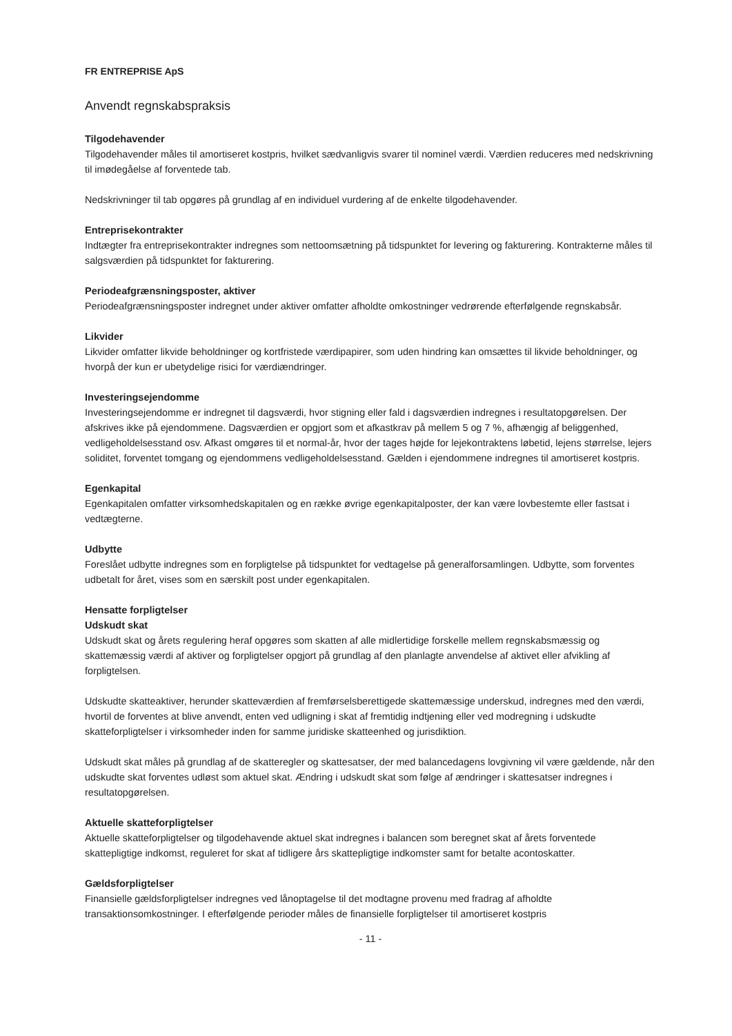FR ENTREPRISE ApS
Anvendt regnskabspraksis
Tilgodehavender
Tilgodehavender måles til amortiseret kostpris, hvilket sædvanligvis svarer til nominel værdi. Værdien reduceres med nedskrivning til imødegåelse af forventede tab.
Nedskrivninger til tab opgøres på grundlag af en individuel vurdering af de enkelte tilgodehavender.
Entreprisekontrakter
Indtægter fra entreprisekontrakter indregnes som nettoomsætning på tidspunktet for levering og fakturering. Kontrakterne måles til salgsværdien på tidspunktet for fakturering.
Periodeafgrænsningsposter, aktiver
Periodeafgrænsningsposter indregnet under aktiver omfatter afholdte omkostninger vedrørende efterfølgende regnskabsår.
Likvider
Likvider omfatter likvide beholdninger og kortfristede værdipapirer, som uden hindring kan omsættes til likvide beholdninger, og hvorpå der kun er ubetydelige risici for værdiændringer.
Investeringsejendomme
Investeringsejendomme er indregnet til dagsværdi, hvor stigning eller fald i dagsværdien indregnes i resultatopgørelsen. Der afskrives ikke på ejendommene. Dagsværdien er opgjort som et afkastkrav på mellem 5 og 7 %, afhængig af beliggenhed, vedligeholdelsesstand osv. Afkast omgøres til et normal-år, hvor der tages højde for lejekontraktens løbetid, lejens størrelse, lejers soliditet, forventet tomgang og ejendommens vedligeholdelsesstand. Gælden i ejendommene indregnes til amortiseret kostpris.
Egenkapital
Egenkapitalen omfatter virksomhedskapitalen og en række øvrige egenkapitalposter, der kan være lovbestemte eller fastsat i vedtægterne.
Udbytte
Foreslået udbytte indregnes som en forpligtelse på tidspunktet for vedtagelse på generalforsamlingen. Udbytte, som forventes udbetalt for året, vises som en særskilt post under egenkapitalen.
Hensatte forpligtelser
Udskudt skat
Udskudt skat og årets regulering heraf opgøres som skatten af alle midlertidige forskelle mellem regnskabsmæssig og skattemæssig værdi af aktiver og forpligtelser opgjort på grundlag af den planlagte anvendelse af aktivet eller afvikling af forpligtelsen.
Udskudte skatteaktiver, herunder skatteværdien af fremførselsberettigede skattemæssige underskud, indregnes med den værdi, hvortil de forventes at blive anvendt, enten ved udligning i skat af fremtidig indtjening eller ved modregning i udskudte skatteforpligtelser i virksomheder inden for samme juridiske skatteenhed og jurisdiktion.
Udskudt skat måles på grundlag af de skatteregler og skattesatser, der med balancedagens lovgivning vil være gældende, når den udskudte skat forventes udløst som aktuel skat. Ændring i udskudt skat som følge af ændringer i skattesatser indregnes i resultatopgørelsen.
Aktuelle skatteforpligtelser
Aktuelle skatteforpligtelser og tilgodehavende aktuel skat indregnes i balancen som beregnet skat af årets forventede skattepligtige indkomst, reguleret for skat af tidligere års skattepligtige indkomster samt for betalte acontoskatter.
Gældsforpligtelser
Finansielle gældsforpligtelser indregnes ved lånoptagelse til det modtagne provenu med fradrag af afholdte transaktionsomkostninger. I efterfølgende perioder måles de finansielle forpligtelser til amortiseret kostpris
- 11 -